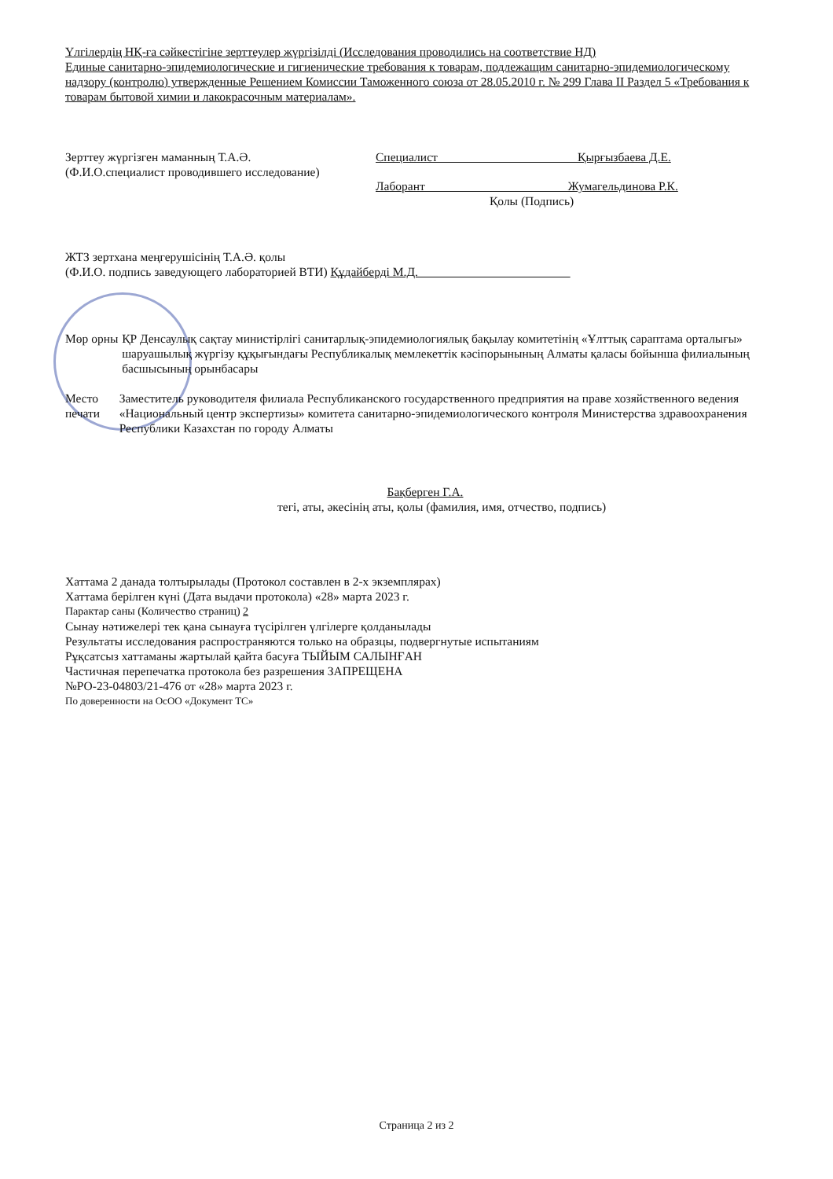Үлгілердің НҚ-ға сәйкестігіне зерттеулер жүргізілді (Исследования проводились на соответствие НД)
Единые санитарно-эпидемиологические и гигиенические требования к товарам, подлежащим санитарно-эпидемиологическому надзору (контролю) утвержденные Решением Комиссии Таможенного союза от 28.05.2010 г. № 299 Глава II Раздел 5 «Требования к товарам бытовой химии и лакокрасочным материалам».
Зерттеу жүргізген маманның Т.А.Ә.
(Ф.И.О.специалист проводившего исследование)
Специалист Қырғызбаева Д.Е.
Лаборант Жумагельдинова Р.К.
Қолы (Подпись)
ЖТЗ зертхана меңгерушісінің Т.А.Ә. қолы
(Ф.И.О. подпись заведующего лабораторией ВТИ) Құдайберді М.Д.
Мөр орны ҚР Денсаулық сақтау министірлігі санитарлық-эпидемиологиялық бақылау комитетінің «Ұлттық сараптама орталығы» шаруашылық жүргізу құқығындағы Республикалық мемлекеттік кәсіпорынының Алматы қаласы бойынша филиалының басшысының орынбасары
Место печати Заместитель руководителя филиала Республиканского государственного предприятия на праве хозяйственного ведения «Национальный центр экспертизы» комитета санитарно-эпидемиологического контроля Министерства здравоохранения Республики Казахстан по городу Алматы
Бақберген Г.А.
тегі, аты, әкесінің аты, қолы (фамилия, имя, отчество, подпись)
Хаттама 2 данада толтырылады (Протокол составлен в 2-х экземплярах)
Хаттама берілген күні (Дата выдачи протокола) «28» марта 2023 г.
Парактар саны (Количество страниц) 2
Сынау нәтижелері тек қана сынауға түсірілген үлгілерге қолданылады
Результаты исследования распространяются только на образцы, подвергнутые испытаниям
Рұқсатсыз хаттаманы жартылай қайта басуға ТЫЙЫМ САЛЫНҒАН
Частичная перепечатка протокола без разрешения ЗАПРЕЩЕНА
№РО-23-04803/21-476 от «28» марта 2023 г.
По доверенности на ОсОО «Документ ТС»
Страница 2 из 2